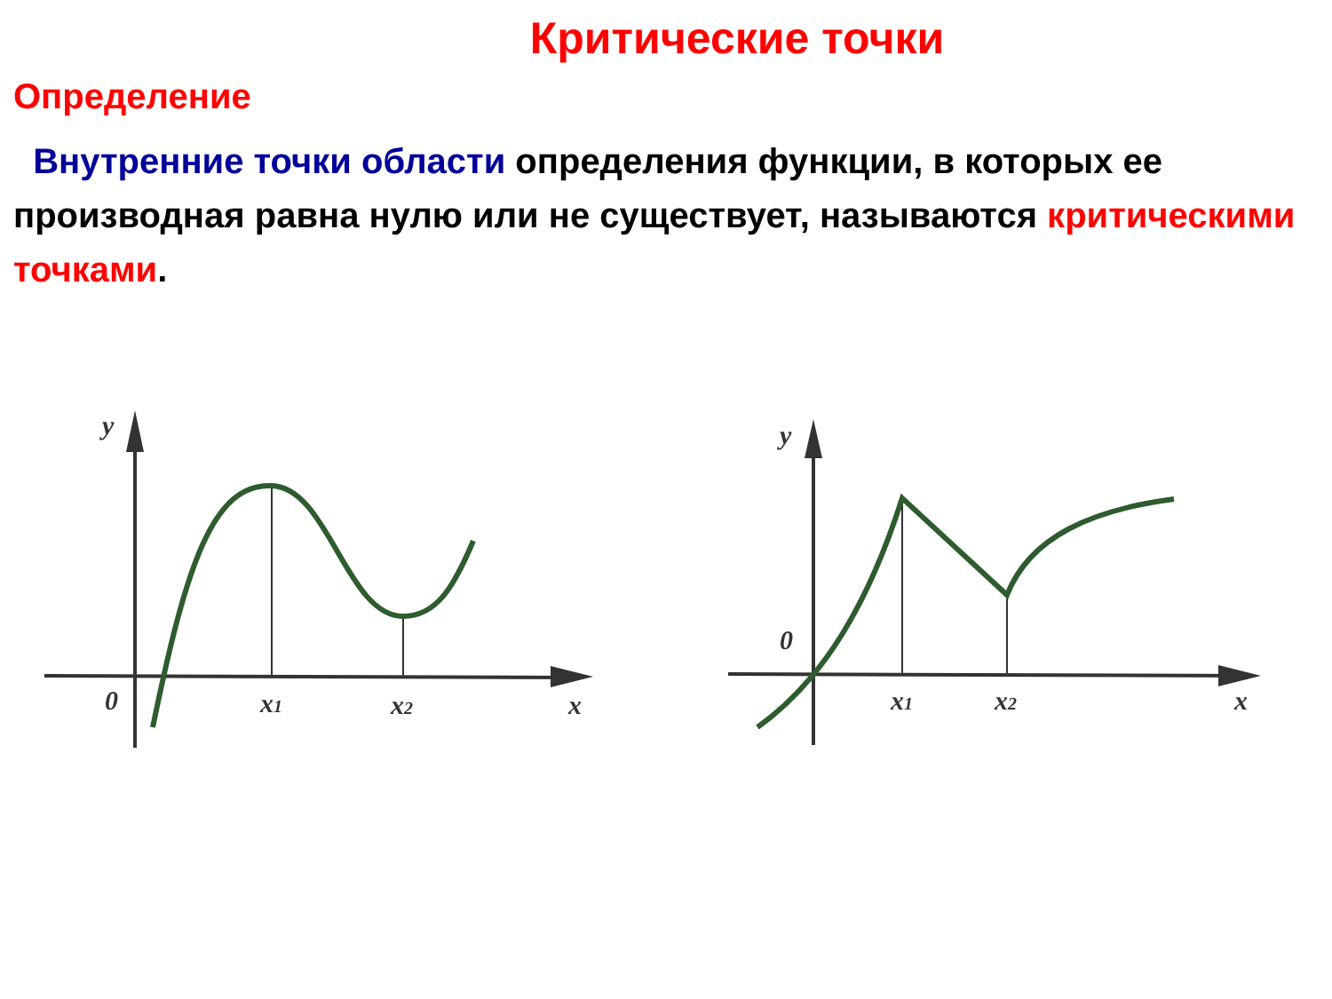Критические точки
Определение
Внутренние точки области определения функции, в которых ее производная равна нулю или не существует, называются критическими точками.
y
0
x1
x2
x
y
0
x1
x2
x